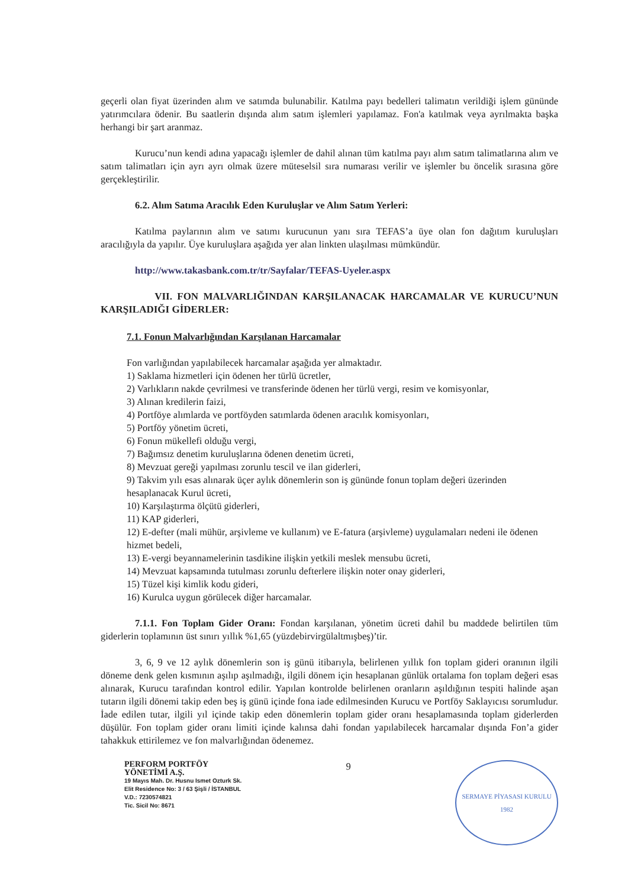geçerli olan fiyat üzerinden alım ve satımda bulunabilir. Katılma payı bedelleri talimatın verildiği işlem gününde yatırımcılara ödenir. Bu saatlerin dışında alım satım işlemleri yapılamaz. Fon'a katılmak veya ayrılmakta başka herhangi bir şart aranmaz.
Kurucu’nun kendi adına yapacağı işlemler de dahil alınan tüm katılma payı alım satım talimatlarına alım ve satım talimatları için ayrı ayrı olmak üzere müteselsil sıra numarası verilir ve işlemler bu öncelik sırasına göre gerçekleştirilir.
6.2. Alım Satıma Aracılık Eden Kuruluşlar ve Alım Satım Yerleri:
Katılma paylarının alım ve satımı kurucunun yanı sıra TEFAS’a üye olan fon dağıtım kuruluşları aracılığıyla da yapılır. Üye kuruluşlara aşağıda yer alan linkten ulaşılması mümkündür.
http://www.takasbank.com.tr/tr/Sayfalar/TEFAS-Uyeler.aspx
VII. FON MALVARLIĞINDAN KARŞILANACAK HARCAMALAR VE KURUCU’NUN KARŞILADIĞI GİDERLER:
7.1. Fonun Malvarlığından Karşılanan Harcamalar
Fon varlığından yapılabilecek harcamalar aşağıda yer almaktadır.
1) Saklama hizmetleri için ödenen her türlü ücretler,
2) Varlıkların nakde çevrilmesi ve transferinde ödenen her türlü vergi, resim ve komisyonlar,
3) Alınan kredilerin faizi,
4) Portföye alımlarda ve portföyden satımlarda ödenen aracılık komisyonları,
5) Portföy yönetim ücreti,
6) Fonun mükellefi olduğu vergi,
7) Bağımsız denetim kuruluşlarına ödenen denetim ücreti,
8) Mevzuat gereği yapılması zorunlu tescil ve ilan giderleri,
9) Takvim yılı esas alınarak üçer aylık dönemlerin son iş gününde fonun toplam değeri üzerinden hesaplanacak Kurul ücreti,
10) Karşılaştırma ölçütü giderleri,
11) KAP giderleri,
12) E-defter (mali mühür, arşivleme ve kullanım) ve E-fatura (arşivleme) uygulamaları nedeni ile ödenen hizmet bedeli,
13) E-vergi beyannamelerinin tasdikine ilişkin yetkili meslek mensubu ücreti,
14) Mevzuat kapsamında tutulması zorunlu defterlere ilişkin noter onay giderleri,
15) Tüzel kişi kimlik kodu gideri,
16) Kurulca uygun görülecek diğer harcamalar.
7.1.1. Fon Toplam Gider Oranı: Fondan karşılanan, yönetim ücreti dahil bu maddede belirtilen tüm giderlerin toplamının üst sınırı yıllık %1,65 (yüzdebirvirgülaltmışbeş)’tir.
3, 6, 9 ve 12 aylık dönemlerin son iş günü itibarıyla, belirlenen yıllık fon toplam gideri oranının ilgili döneme denk gelen kısmının aşılıp aşılmadığı, ilgili dönem için hesaplanan günlük ortalama fon toplam değeri esas alınarak, Kurucu tarafından kontrol edilir. Yapılan kontrolde belirlenen oranların aşıldığının tespiti halinde aşan tutarın ilgili dönemi takip eden beş iş günü içinde fona iade edilmesinden Kurucu ve Portföy Saklayıcısı sorumludur. İade edilen tutar, ilgili yıl içinde takip eden dönemlerin toplam gider oranı hesaplamasında toplam giderlerden düşülür. Fon toplam gider oranı limiti içinde kalınsa dahi fondan yapılabilecek harcamalar dışında Fon’a gider tahakkuk ettirilemez ve fon malvarlığından ödenemez.
PERFORM PORTFÖY
YÖNETİMİ A.Ş.
19 Mayıs Mah. Dr. Husnu Ismet Ozturk Sk.
Elit Residence No: 3 / 63 Şişli / İSTANBUL
V.D.: 7230574821
Tic. Sicil No: 8671
9
SERMAYE PİYASASI KURULU
1982